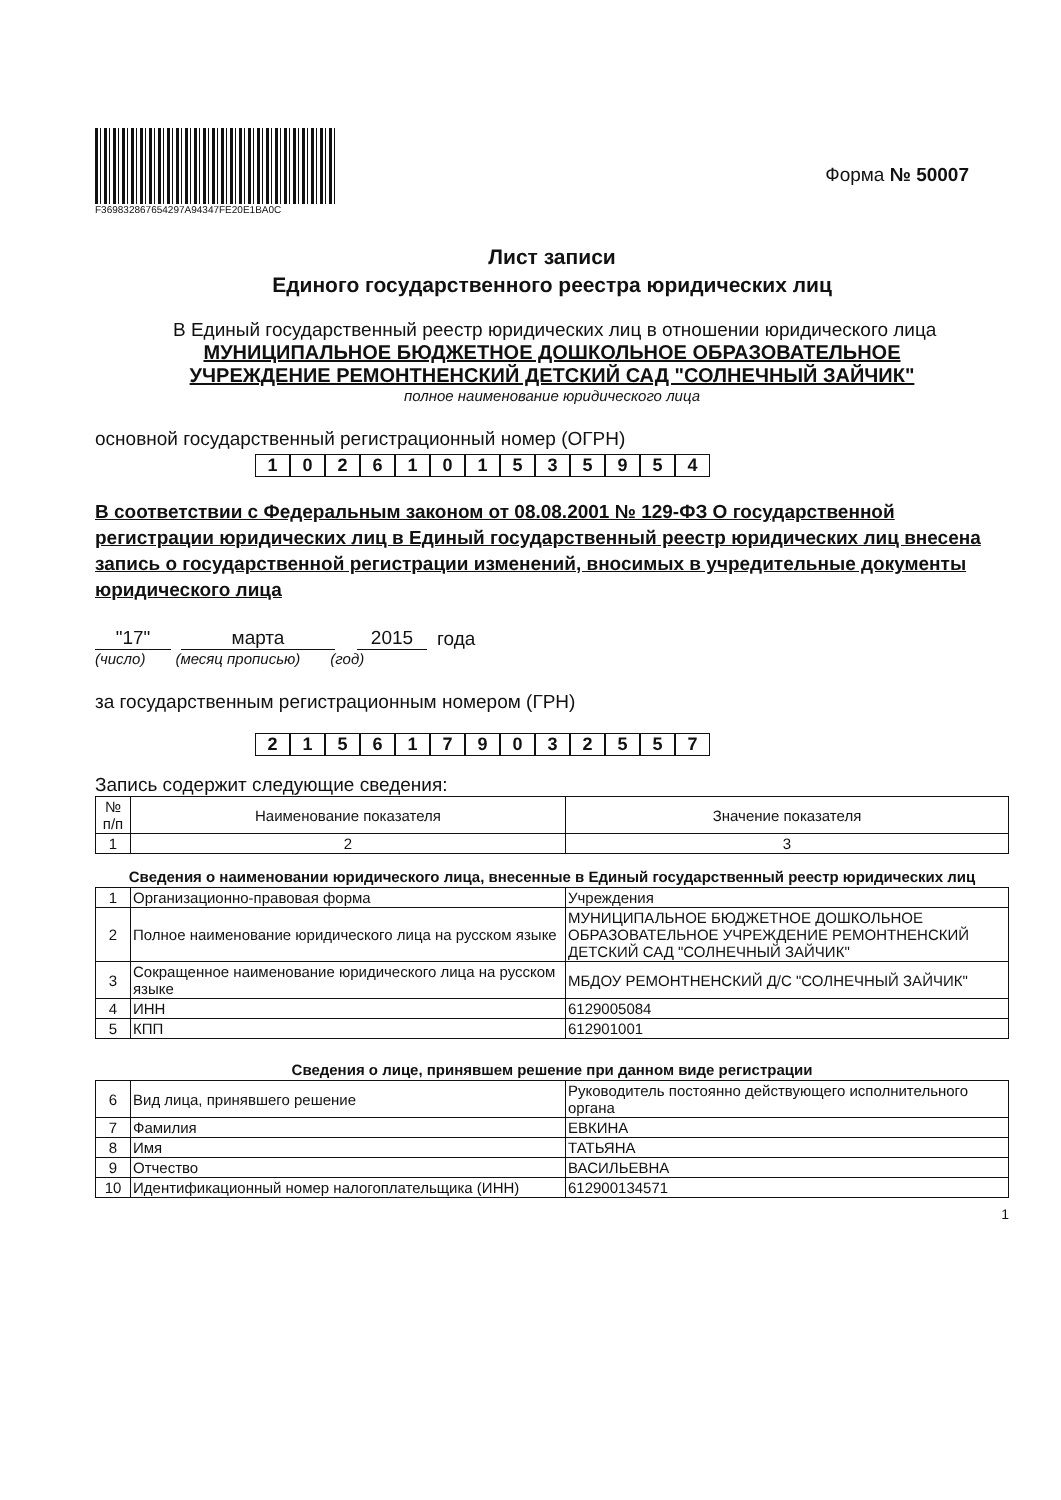F369832867654297A94347FE20E1BA0C
Форма № 50007
Лист записи
Единого государственного реестра юридических лиц
В Единый государственный реестр юридических лиц в отношении юридического лица
МУНИЦИПАЛЬНОЕ БЮДЖЕТНОЕ ДОШКОЛЬНОЕ ОБРАЗОВАТЕЛЬНОЕ
УЧРЕЖДЕНИЕ РЕМОНТНЕНСКИЙ ДЕТСКИЙ САД "СОЛНЕЧНЫЙ ЗАЙЧИК"
полное наименование юридического лица
основной государственный регистрационный номер (ОГРН)
1 0 2 6 1 0 1 5 3 5 9 5 4
В соответствии с Федеральным законом от 08.08.2001 № 129-ФЗ О государственной регистрации юридических лиц в Единый государственный реестр юридических лиц внесена запись о государственной регистрации изменений, вносимых в учредительные документы юридического лица
"17" марта 2015 года
(число) (месяц прописью) (год)
за государственным регистрационным номером (ГРН)
2 1 5 6 1 7 9 0 3 2 5 5 7
Запись содержит следующие сведения:
| № п/п | Наименование показателя | Значение показателя |
| --- | --- | --- |
| 1 | 2 | 3 |
Сведения о наименовании юридического лица, внесенные в Единый государственный реестр юридических лиц
| 1 | Организационно-правовая форма | Учреждения |
| 2 | Полное наименование юридического лица на русском языке | МУНИЦИПАЛЬНОЕ БЮДЖЕТНОЕ ДОШКОЛЬНОЕ ОБРАЗОВАТЕЛЬНОЕ УЧРЕЖДЕНИЕ РЕМОНТНЕНСКИЙ ДЕТСКИЙ САД "СОЛНЕЧНЫЙ ЗАЙЧИК" |
| 3 | Сокращенное наименование юридического лица на русском языке | МБДОУ РЕМОНТНЕНСКИЙ Д/С "СОЛНЕЧНЫЙ ЗАЙЧИК" |
| 4 | ИНН | 6129005084 |
| 5 | КПП | 612901001 |
Сведения о лице, принявшем решение при данном виде регистрации
| 6 | Вид лица, принявшего решение | Руководитель постоянно действующего исполнительного органа |
| 7 | Фамилия | ЕВКИНА |
| 8 | Имя | ТАТЬЯНА |
| 9 | Отчество | ВАСИЛЬЕВНА |
| 10 | Идентификационный номер налогоплательщика (ИНН) | 612900134571 |
1